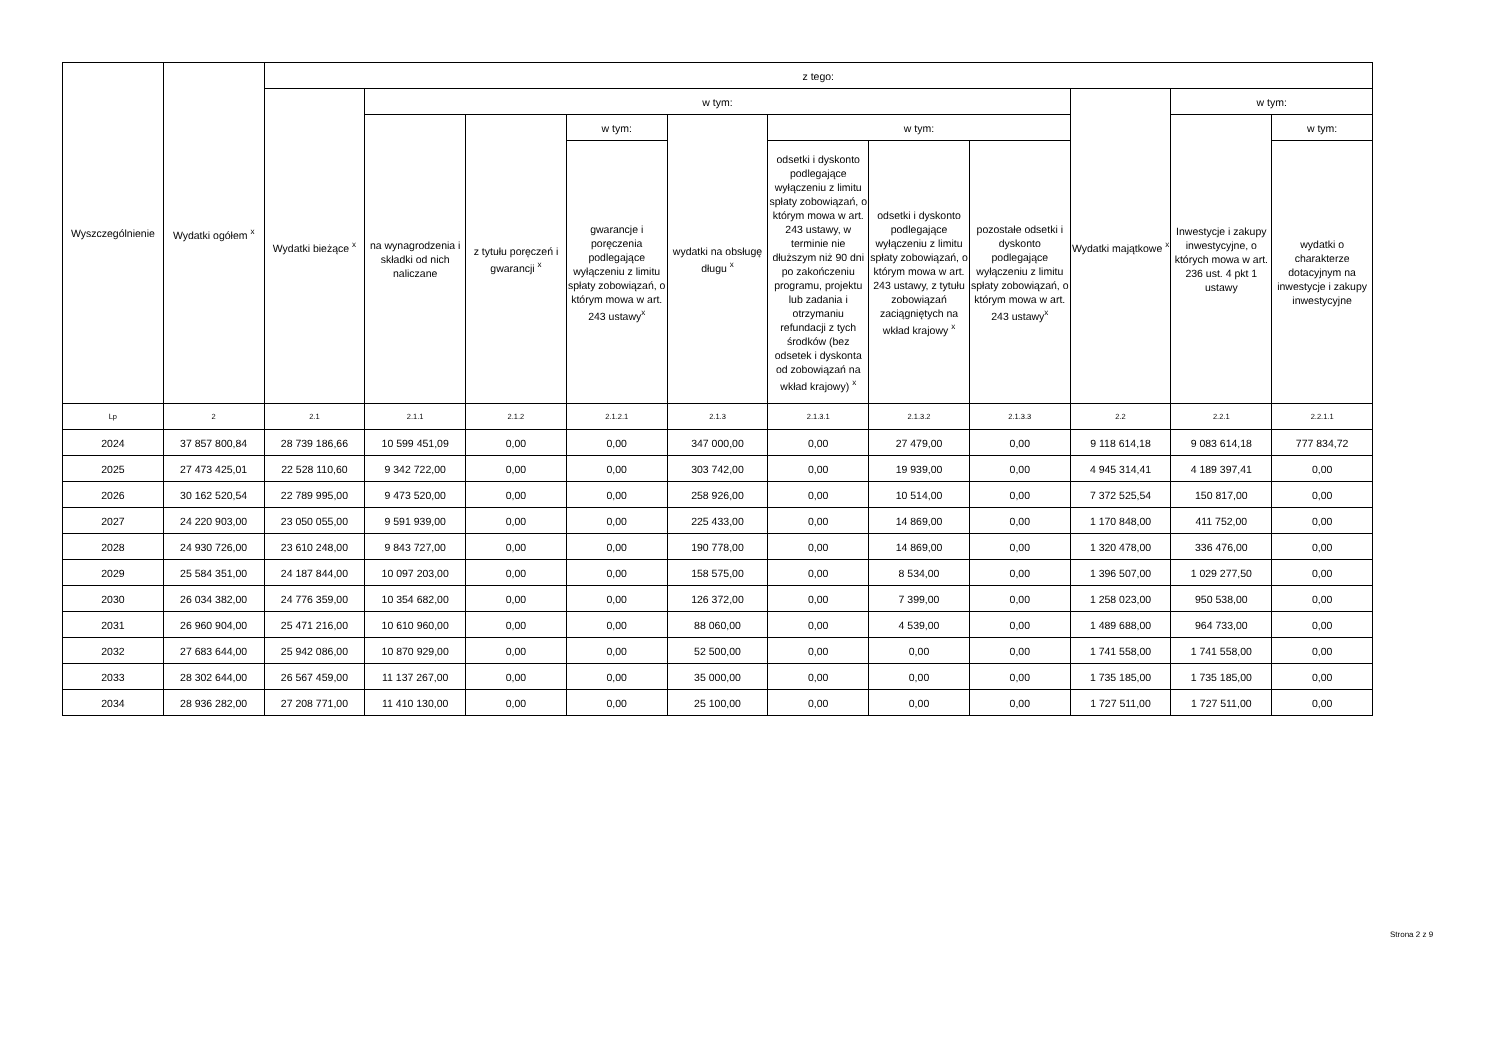| Wyszczególnienie | Wydatki ogółem <sup>x</sup> | z tego: | | | | | | | | | | |
| --- | --- | --- | --- | --- | --- | --- | --- | --- | --- | --- | --- | --- |
| | | Wydatki bieżące <sup>x</sup> | w tym: | | | | | | | Wydatki majątkowe <sup>x</sup> | w tym: | |
| | | | na wynagrodzenia i składki od nich naliczane | z tytułu poręczeń i gwarancji <sup>x</sup> | w tym: | wydatki na obsługę długu <sup>x</sup> | w tym: | | | | Inwestycje i zakupy inwestycyjne, o których mowa w art. 236 ust. 4 pkt 1 ustawy | w tym: |
| | | | | | gwarancje i poręczenia podlegające wyłączeniu z limitu spłaty zobowiązań, o którym mowa w art. 243 ustawy<sup>x</sup> | | odsetki i dyskonto podlegające wyłączeniu z limitu spłaty zobowiązań, o którym mowa w art. 243 ustawy, w terminie nie dłuższym niż 90 dni po zakończeniu programu, projektu lub zadania i otrzymaniu refundacji z tych środków (bez odsetek i dyskonta od zobowiązań na wkład krajowy) <sup>x</sup> | odsetki i dyskonto podlegające wyłączeniu z limitu spłaty zobowiązań, o którym mowa w art. 243 ustawy, z tytułu zobowiązań zaciągniętych na wkład krajowy <sup>x</sup> | pozostałe odsetki i dyskonto podlegające wyłączeniu z limitu spłaty zobowiązań, o którym mowa w art. 243 ustawy<sup>x</sup> | | | wydatki o charakterze dotacyjnym na inwestycje i zakupy inwestycyjne |
| Lp | 2 | 2.1 | 2.1.1 | 2.1.2 | 2.1.2.1 | 2.1.3 | 2.1.3.1 | 2.1.3.2 | 2.1.3.3 | 2.2 | 2.2.1 | 2.2.1.1 |
| 2024 | 37 857 800,84 | 28 739 186,66 | 10 599 451,09 | 0,00 | 0,00 | 347 000,00 | 0,00 | 27 479,00 | 0,00 | 9 118 614,18 | 9 083 614,18 | 777 834,72 |
| 2025 | 27 473 425,01 | 22 528 110,60 | 9 342 722,00 | 0,00 | 0,00 | 303 742,00 | 0,00 | 19 939,00 | 0,00 | 4 945 314,41 | 4 189 397,41 | 0,00 |
| 2026 | 30 162 520,54 | 22 789 995,00 | 9 473 520,00 | 0,00 | 0,00 | 258 926,00 | 0,00 | 10 514,00 | 0,00 | 7 372 525,54 | 150 817,00 | 0,00 |
| 2027 | 24 220 903,00 | 23 050 055,00 | 9 591 939,00 | 0,00 | 0,00 | 225 433,00 | 0,00 | 14 869,00 | 0,00 | 1 170 848,00 | 411 752,00 | 0,00 |
| 2028 | 24 930 726,00 | 23 610 248,00 | 9 843 727,00 | 0,00 | 0,00 | 190 778,00 | 0,00 | 14 869,00 | 0,00 | 1 320 478,00 | 336 476,00 | 0,00 |
| 2029 | 25 584 351,00 | 24 187 844,00 | 10 097 203,00 | 0,00 | 0,00 | 158 575,00 | 0,00 | 8 534,00 | 0,00 | 1 396 507,00 | 1 029 277,50 | 0,00 |
| 2030 | 26 034 382,00 | 24 776 359,00 | 10 354 682,00 | 0,00 | 0,00 | 126 372,00 | 0,00 | 7 399,00 | 0,00 | 1 258 023,00 | 950 538,00 | 0,00 |
| 2031 | 26 960 904,00 | 25 471 216,00 | 10 610 960,00 | 0,00 | 0,00 | 88 060,00 | 0,00 | 4 539,00 | 0,00 | 1 489 688,00 | 964 733,00 | 0,00 |
| 2032 | 27 683 644,00 | 25 942 086,00 | 10 870 929,00 | 0,00 | 0,00 | 52 500,00 | 0,00 | 0,00 | 0,00 | 1 741 558,00 | 1 741 558,00 | 0,00 |
| 2033 | 28 302 644,00 | 26 567 459,00 | 11 137 267,00 | 0,00 | 0,00 | 35 000,00 | 0,00 | 0,00 | 0,00 | 1 735 185,00 | 1 735 185,00 | 0,00 |
| 2034 | 28 936 282,00 | 27 208 771,00 | 11 410 130,00 | 0,00 | 0,00 | 25 100,00 | 0,00 | 0,00 | 0,00 | 1 727 511,00 | 1 727 511,00 | 0,00 |
Strona 2 z 9